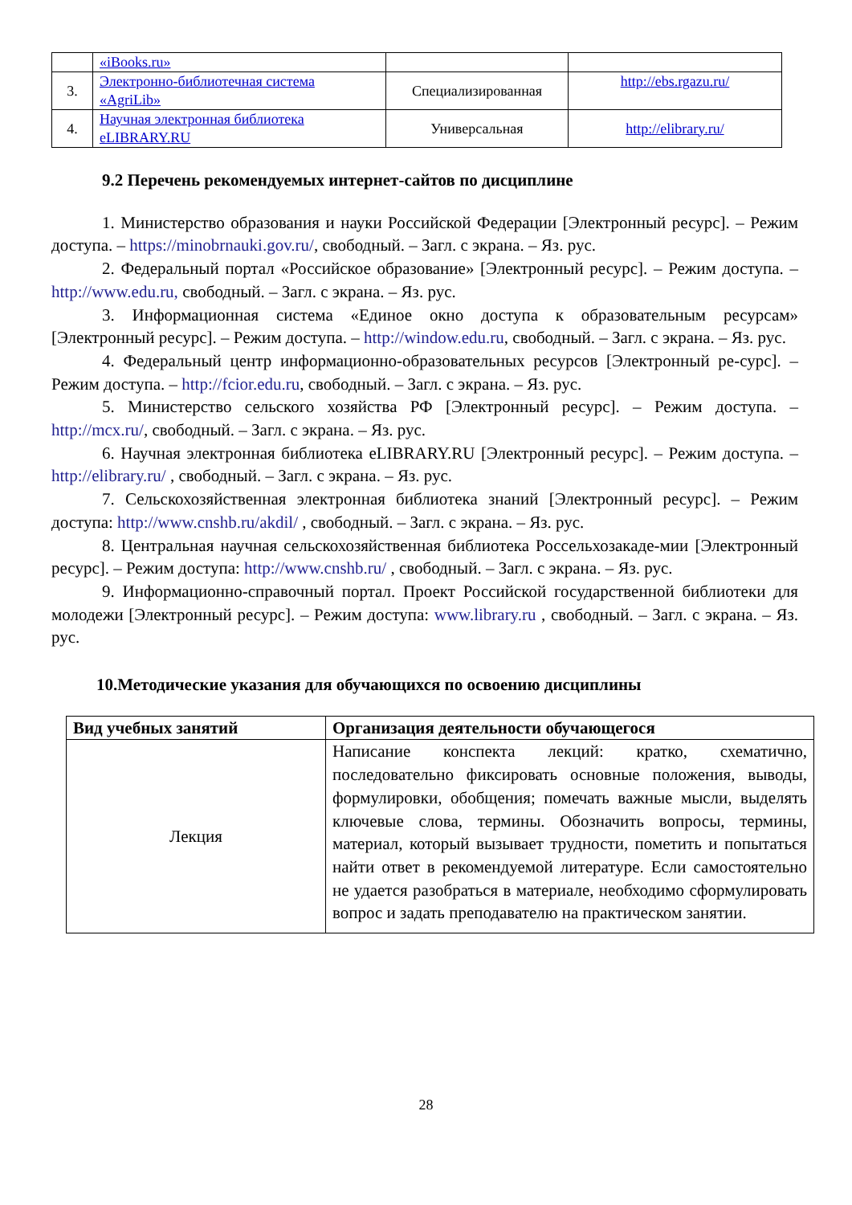| | «iBooks.ru» | | |
| 3. | Электронно-библиотечная система «AgriLib» | Специализированная | http://ebs.rgazu.ru/ |
| 4. | Научная электронная библиотека eLIBRARY.RU | Универсальная | http://elibrary.ru/ |
9.2 Перечень рекомендуемых интернет-сайтов по дисциплине
1. Министерство образования и науки Российской Федерации [Электронный ресурс]. – Режим доступа. – https://minobrnauki.gov.ru/, свободный. – Загл. с экрана. – Яз. рус.
2. Федеральный портал «Российское образование» [Электронный ресурс]. – Режим доступа. – http://www.edu.ru, свободный. – Загл. с экрана. – Яз. рус.
3. Информационная система «Единое окно доступа к образовательным ресурсам» [Электронный ресурс]. – Режим доступа. – http://window.edu.ru, свободный. – Загл. с экрана. – Яз. рус.
4. Федеральный центр информационно-образовательных ресурсов [Электронный ре-сурс]. – Режим доступа. – http://fcior.edu.ru, свободный. – Загл. с экрана. – Яз. рус.
5. Министерство сельского хозяйства РФ [Электронный ресурс]. – Режим доступа. – http://mcx.ru/, свободный. – Загл. с экрана. – Яз. рус.
6. Научная электронная библиотека eLIBRARY.RU [Электронный ресурс]. – Режим доступа. – http://elibrary.ru/ , свободный. – Загл. с экрана. – Яз. рус.
7. Сельскохозяйственная электронная библиотека знаний [Электронный ресурс]. – Режим доступа: http://www.cnshb.ru/akdil/ , свободный. – Загл. с экрана. – Яз. рус.
8. Центральная научная сельскохозяйственная библиотека Россельхозакаде-мии [Электронный ресурс]. – Режим доступа: http://www.cnshb.ru/ , свободный. – Загл. с экрана. – Яз. рус.
9. Информационно-справочный портал. Проект Российской государственной библиотеки для молодежи [Электронный ресурс]. – Режим доступа: www.library.ru , свободный. – Загл. с экрана. – Яз. рус.
10.Методические указания для обучающихся по освоению дисциплины
| Вид учебных занятий | Организация деятельности обучающегося |
| --- | --- |
| Лекция | Написание конспекта лекций: кратко, схематично, последовательно фиксировать основные положения, выводы, формулировки, обобщения; помечать важные мысли, выделять ключевые слова, термины. Обозначить вопросы, термины, материал, который вызывает трудности, пометить и попытаться найти ответ в рекомендуемой литературе. Если самостоятельно не удается разобраться в материале, необходимо сформулировать вопрос и задать преподавателю на практическом занятии. |
28